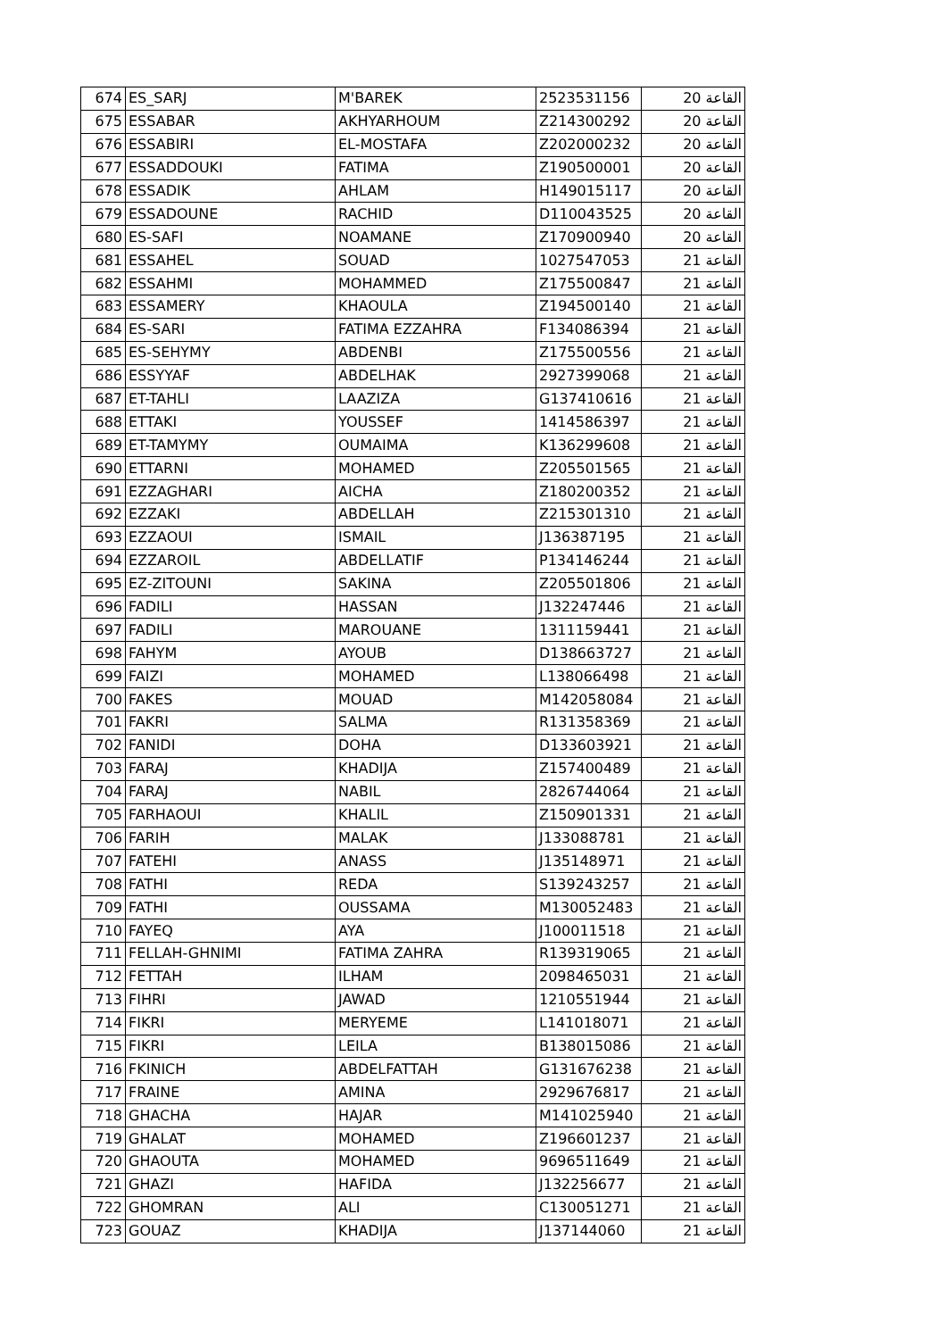| 674 | ES_SARJ | M'BAREK | 2523531156 | القاعة 20 |
| 675 | ESSABAR | AKHYARHOUM | Z214300292 | القاعة 20 |
| 676 | ESSABIRI | EL-MOSTAFA | Z202000232 | القاعة 20 |
| 677 | ESSADDOUKI | FATIMA | Z190500001 | القاعة 20 |
| 678 | ESSADIK | AHLAM | H149015117 | القاعة 20 |
| 679 | ESSADOUNE | RACHID | D110043525 | القاعة 20 |
| 680 | ES-SAFI | NOAMANE | Z170900940 | القاعة 20 |
| 681 | ESSAHEL | SOUAD | 1027547053 | القاعة 21 |
| 682 | ESSAHMI | MOHAMMED | Z175500847 | القاعة 21 |
| 683 | ESSAMERY | KHAOULA | Z194500140 | القاعة 21 |
| 684 | ES-SARI | FATIMA EZZAHRA | F134086394 | القاعة 21 |
| 685 | ES-SEHYMY | ABDENBI | Z175500556 | القاعة 21 |
| 686 | ESSYYAF | ABDELHAK | 2927399068 | القاعة 21 |
| 687 | ET-TAHLI | LAAZIZA | G137410616 | القاعة 21 |
| 688 | ETTAKI | YOUSSEF | 1414586397 | القاعة 21 |
| 689 | ET-TAMYMY | OUMAIMA | K136299608 | القاعة 21 |
| 690 | ETTARNI | MOHAMED | Z205501565 | القاعة 21 |
| 691 | EZZAGHARI | AICHA | Z180200352 | القاعة 21 |
| 692 | EZZAKI | ABDELLAH | Z215301310 | القاعة 21 |
| 693 | EZZAOUI | ISMAIL | J136387195 | القاعة 21 |
| 694 | EZZAROIL | ABDELLATIF | P134146244 | القاعة 21 |
| 695 | EZ-ZITOUNI | SAKINA | Z205501806 | القاعة 21 |
| 696 | FADILI | HASSAN | J132247446 | القاعة 21 |
| 697 | FADILI | MAROUANE | 1311159441 | القاعة 21 |
| 698 | FAHYM | AYOUB | D138663727 | القاعة 21 |
| 699 | FAIZI | MOHAMED | L138066498 | القاعة 21 |
| 700 | FAKES | MOUAD | M142058084 | القاعة 21 |
| 701 | FAKRI | SALMA | R131358369 | القاعة 21 |
| 702 | FANIDI | DOHA | D133603921 | القاعة 21 |
| 703 | FARAJ | KHADIJA | Z157400489 | القاعة 21 |
| 704 | FARAJ | NABIL | 2826744064 | القاعة 21 |
| 705 | FARHAOUI | KHALIL | Z150901331 | القاعة 21 |
| 706 | FARIH | MALAK | J133088781 | القاعة 21 |
| 707 | FATEHI | ANASS | J135148971 | القاعة 21 |
| 708 | FATHI | REDA | S139243257 | القاعة 21 |
| 709 | FATHI | OUSSAMA | M130052483 | القاعة 21 |
| 710 | FAYEQ | AYA | J100011518 | القاعة 21 |
| 711 | FELLAH-GHNIMI | FATIMA ZAHRA | R139319065 | القاعة 21 |
| 712 | FETTAH | ILHAM | 2098465031 | القاعة 21 |
| 713 | FIHRI | JAWAD | 1210551944 | القاعة 21 |
| 714 | FIKRI | MERYEME | L141018071 | القاعة 21 |
| 715 | FIKRI | LEILA | B138015086 | القاعة 21 |
| 716 | FKINICH | ABDELFATTAH | G131676238 | القاعة 21 |
| 717 | FRAINE | AMINA | 2929676817 | القاعة 21 |
| 718 | GHACHA | HAJAR | M141025940 | القاعة 21 |
| 719 | GHALAT | MOHAMED | Z196601237 | القاعة 21 |
| 720 | GHAOUTA | MOHAMED | 9696511649 | القاعة 21 |
| 721 | GHAZI | HAFIDA | J132256677 | القاعة 21 |
| 722 | GHOMRAN | ALI | C130051271 | القاعة 21 |
| 723 | GOUAZ | KHADIJA | J137144060 | القاعة 21 |